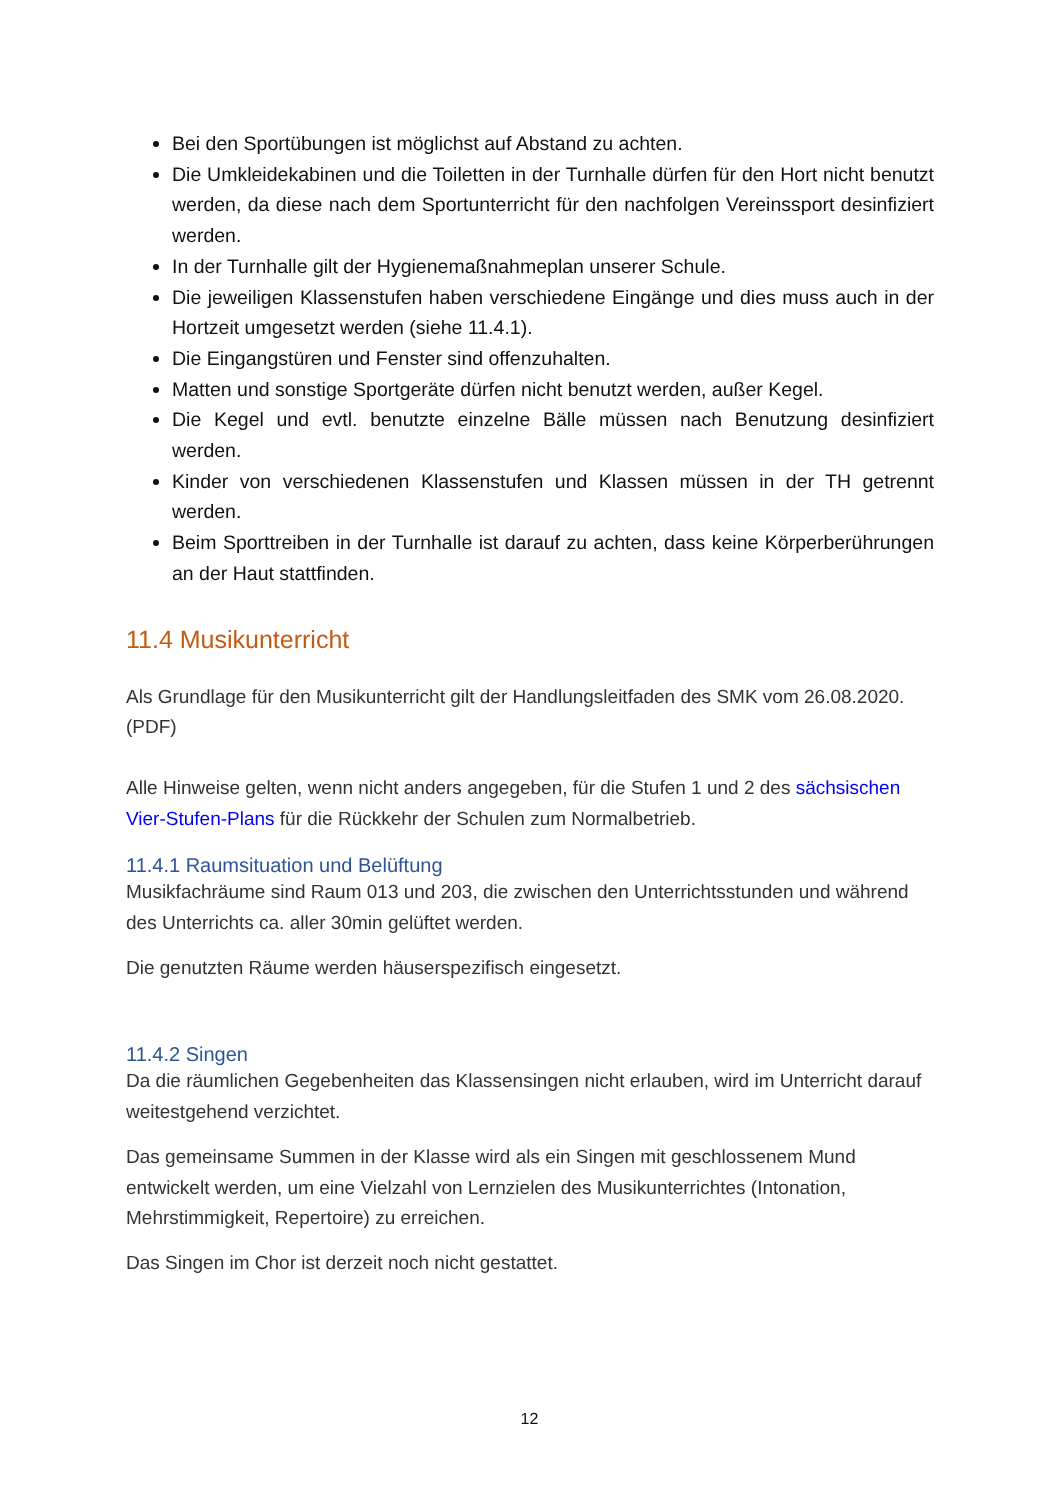Bei den Sportübungen ist möglichst auf Abstand zu achten.
Die Umkleidekabinen und die Toiletten in der Turnhalle dürfen für den Hort nicht benutzt werden, da diese nach dem Sportunterricht für den nachfolgen Vereinssport desinfiziert werden.
In der Turnhalle gilt der Hygienemaßnahmeplan unserer Schule.
Die jeweiligen Klassenstufen haben verschiedene Eingänge und dies muss auch in der Hortzeit umgesetzt werden (siehe 11.4.1).
Die Eingangstüren und Fenster sind offenzuhalten.
Matten und sonstige Sportgeräte dürfen nicht benutzt werden, außer Kegel.
Die Kegel und evtl. benutzte einzelne Bälle müssen nach Benutzung desinfiziert werden.
Kinder von verschiedenen Klassenstufen und Klassen müssen in der TH getrennt werden.
Beim Sporttreiben in der Turnhalle ist darauf zu achten, dass keine Körperberührungen an der Haut stattfinden.
11.4 Musikunterricht
Als Grundlage für den Musikunterricht gilt der Handlungsleitfaden des SMK vom 26.08.2020.(PDF)
Alle Hinweise gelten, wenn nicht anders angegeben, für die Stufen 1 und 2 des sächsischen Vier-Stufen-Plans für die Rückkehr der Schulen zum Normalbetrieb.
11.4.1 Raumsituation und Belüftung
Musikfachräume sind Raum 013 und 203, die zwischen den Unterrichtsstunden und während des Unterrichts ca. aller 30min gelüftet werden.
Die genutzten Räume werden häuserspezifisch eingesetzt.
11.4.2 Singen
Da die räumlichen Gegebenheiten das Klassensingen nicht erlauben, wird im Unterricht darauf weitestgehend verzichtet.
Das gemeinsame Summen in der Klasse wird als ein Singen mit geschlossenem Mund entwickelt werden, um eine Vielzahl von Lernzielen des Musikunterrichtes (Intonation, Mehrstimmigkeit, Repertoire) zu erreichen.
Das Singen im Chor ist derzeit noch nicht gestattet.
12